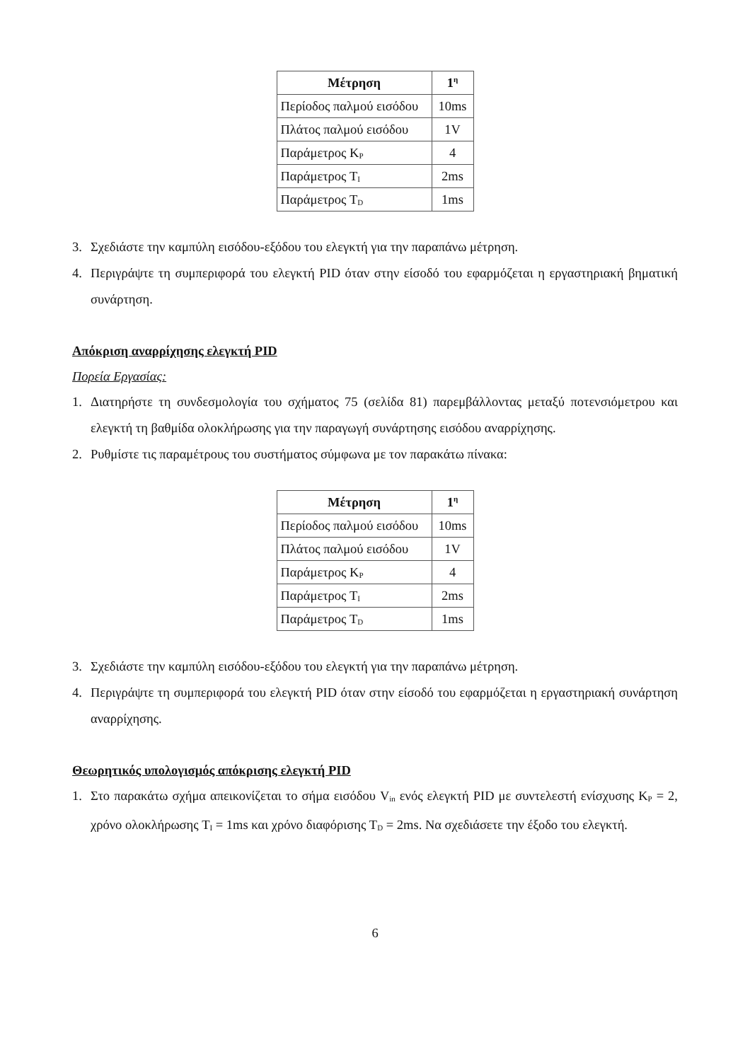| Μέτρηση | 1<sup>η</sup> |
| --- | --- |
| Περίοδος παλμού εισόδου | 10ms |
| Πλάτος παλμού εισόδου | 1V |
| Παράμετρος K<sub>P</sub> | 4 |
| Παράμετρος T<sub>I</sub> | 2ms |
| Παράμετρος T<sub>D</sub> | 1ms |
3. Σχεδιάστε την καμπύλη εισόδου-εξόδου του ελεγκτή για την παραπάνω μέτρηση.
4. Περιγράψτε τη συμπεριφορά του ελεγκτή PID όταν στην είσοδό του εφαρμόζεται η εργαστηριακή βηματική συνάρτηση.
Απόκριση αναρρίχησης ελεγκτή PID
Πορεία Εργασίας:
1. Διατηρήστε τη συνδεσμολογία του σχήματος 75 (σελίδα 81) παρεμβάλλοντας μεταξύ ποτενσιόμετρου και ελεγκτή τη βαθμίδα ολοκλήρωσης για την παραγωγή συνάρτησης εισόδου αναρρίχησης.
2. Ρυθμίστε τις παραμέτρους του συστήματος σύμφωνα με τον παρακάτω πίνακα:
| Μέτρηση | 1<sup>η</sup> |
| --- | --- |
| Περίοδος παλμού εισόδου | 10ms |
| Πλάτος παλμού εισόδου | 1V |
| Παράμετρος K<sub>P</sub> | 4 |
| Παράμετρος T<sub>I</sub> | 2ms |
| Παράμετρος T<sub>D</sub> | 1ms |
3. Σχεδιάστε την καμπύλη εισόδου-εξόδου του ελεγκτή για την παραπάνω μέτρηση.
4. Περιγράψτε τη συμπεριφορά του ελεγκτή PID όταν στην είσοδό του εφαρμόζεται η εργαστηριακή συνάρτηση αναρρίχησης.
Θεωρητικός υπολογισμός απόκρισης ελεγκτή PID
1. Στο παρακάτω σχήμα απεικονίζεται το σήμα εισόδου V<sub>in</sub> ενός ελεγκτή PID με συντελεστή ενίσχυσης K<sub>P</sub> = 2, χρόνο ολοκλήρωσης T<sub>I</sub> = 1ms και χρόνο διαφόρισης T<sub>D</sub> = 2ms. Να σχεδιάσετε την έξοδο του ελεγκτή.
6